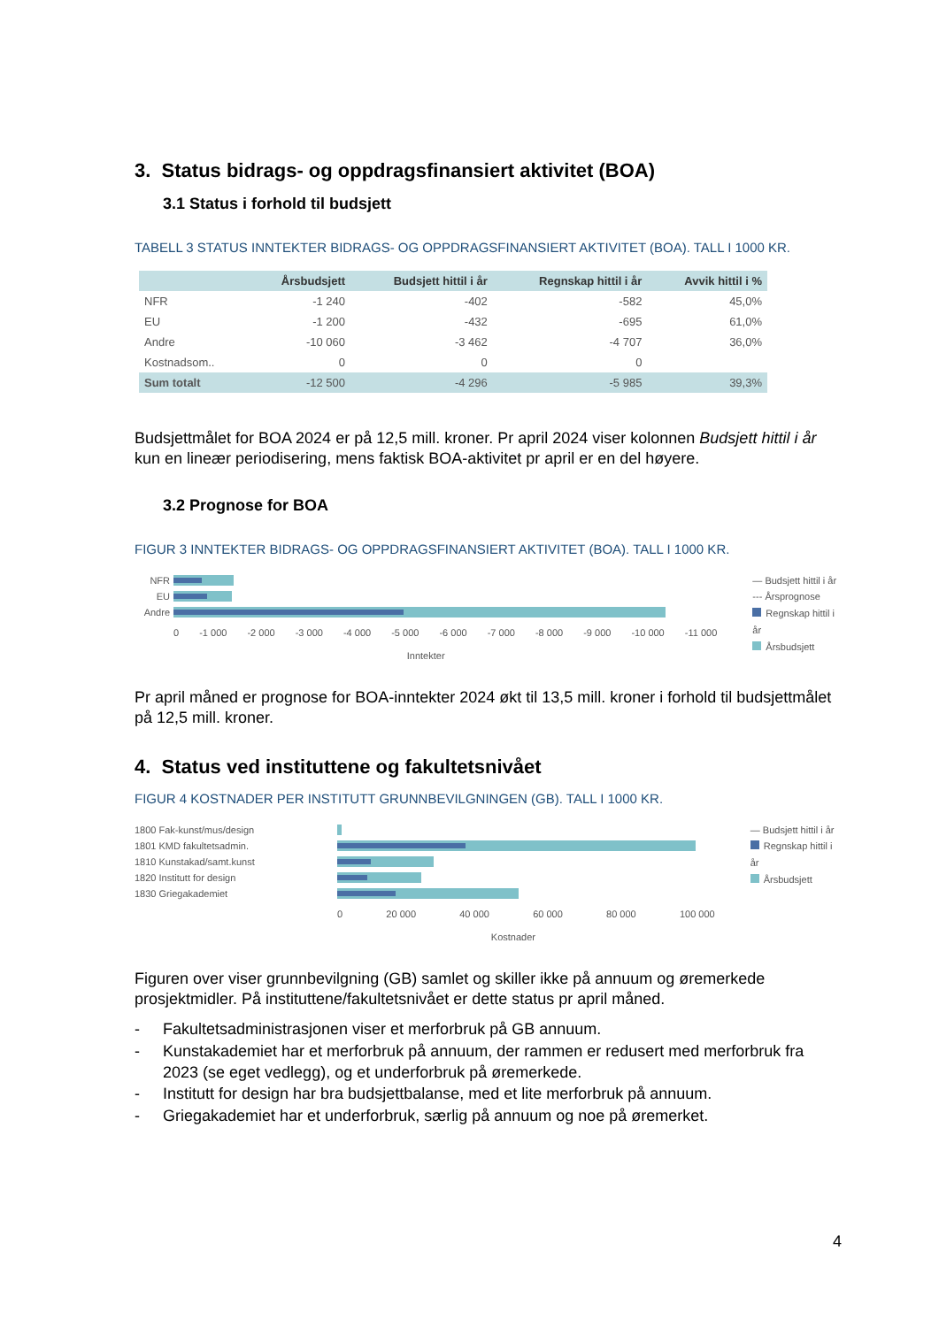3. Status bidrags- og oppdragsfinansiert aktivitet (BOA)
3.1 Status i forhold til budsjett
TABELL 3 STATUS INNTEKTER BIDRAGS- OG OPPDRAGSFINANSIERT AKTIVITET (BOA). TALL I 1000 KR.
| | Årsbudsjett | Budsjett hittil i år | Regnskap hittil i år | Avvik hittil i % |
| --- | --- | --- | --- | --- |
| NFR | -1 240 | -402 | -582 | 45,0% |
| EU | -1 200 | -432 | -695 | 61,0% |
| Andre | -10 060 | -3 462 | -4 707 | 36,0% |
| Kostnadsom.. | 0 | 0 | 0 | |
| Sum totalt | -12 500 | -4 296 | -5 985 | 39,3% |
Budsjettmålet for BOA 2024 er på 12,5 mill. kroner. Pr april 2024 viser kolonnen Budsjett hittil i år kun en lineær periodisering, mens faktisk BOA-aktivitet pr april er en del høyere.
3.2 Prognose for BOA
FIGUR 3 INNTEKTER BIDRAGS- OG OPPDRAGSFINANSIERT AKTIVITET (BOA). TALL I 1000 KR.
NFR
EU
Andre
0 -1 000 -2 000 -3 000 -4 000 -5 000 -6 000 -7 000 -8 000 -9 000 -10 000 -11 000
Inntekter
— Budsjett hittil i år
--- Årsprognose
Regnskap hittil i år
Årsbudsjett
Pr april måned er prognose for BOA-inntekter 2024 økt til 13,5 mill. kroner i forhold til budsjettmålet på 12,5 mill. kroner.
4. Status ved instituttene og fakultetsnivået
FIGUR 4 KOSTNADER PER INSTITUTT GRUNNBEVILGNINGEN (GB). TALL I 1000 KR.
1800 Fak-kunst/mus/design
1801 KMD fakultetsadmin.
1810 Kunstakad/samt.kunst
1820 Institutt for design
1830 Griegakademiet
0 20 000 40 000 60 000 80 000 100 000
Kostnader
— Budsjett hittil i år
Regnskap hittil i år
Årsbudsjett
Figuren over viser grunnbevilgning (GB) samlet og skiller ikke på annuum og øremerkede prosjektmidler. På instituttene/fakultetsnivået er dette status pr april måned.
- Fakultetsadministrasjonen viser et merforbruk på GB annuum.
- Kunstakademiet har et merforbruk på annuum, der rammen er redusert med merforbruk fra 2023 (se eget vedlegg), og et underforbruk på øremerkede.
- Institutt for design har bra budsjettbalanse, med et lite merforbruk på annuum.
- Griegakademiet har et underforbruk, særlig på annuum og noe på øremerket.
4